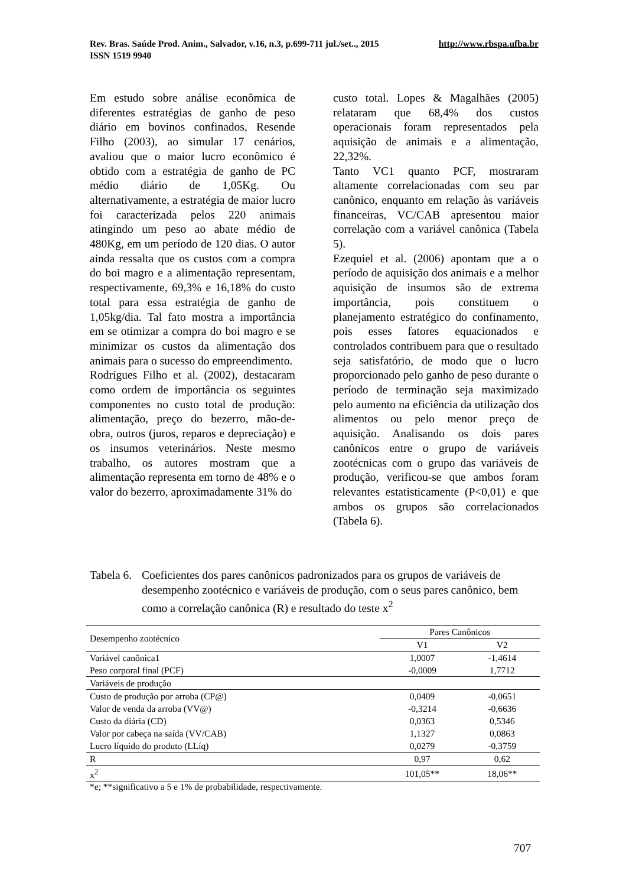Rev. Bras. Saúde Prod. Anim., Salvador, v.16, n.3, p.699-711 jul./set.., 2015 http://www.rbspa.ufba.br
ISSN 1519 9940
Em estudo sobre análise econômica de diferentes estratégias de ganho de peso diário em bovinos confinados, Resende Filho (2003), ao simular 17 cenários, avaliou que o maior lucro econômico é obtido com a estratégia de ganho de PC médio diário de 1,05Kg. Ou alternativamente, a estratégia de maior lucro foi caracterizada pelos 220 animais atingindo um peso ao abate médio de 480Kg, em um período de 120 dias. O autor ainda ressalta que os custos com a compra do boi magro e a alimentação representam, respectivamente, 69,3% e 16,18% do custo total para essa estratégia de ganho de 1,05kg/dia. Tal fato mostra a importância em se otimizar a compra do boi magro e se minimizar os custos da alimentação dos animais para o sucesso do empreendimento.
Rodrigues Filho et al. (2002), destacaram como ordem de importância os seguintes componentes no custo total de produção: alimentação, preço do bezerro, mão-de-obra, outros (juros, reparos e depreciação) e os insumos veterinários. Neste mesmo trabalho, os autores mostram que a alimentação representa em torno de 48% e o valor do bezerro, aproximadamente 31% do
custo total. Lopes & Magalhães (2005) relataram que 68,4% dos custos operacionais foram representados pela aquisição de animais e a alimentação, 22,32%.
Tanto VC1 quanto PCF, mostraram altamente correlacionadas com seu par canônico, enquanto em relação às variáveis financeiras, VC/CAB apresentou maior correlação com a variável canônica (Tabela 5).
Ezequiel et al. (2006) apontam que a o período de aquisição dos animais e a melhor aquisição de insumos são de extrema importância, pois constituem o planejamento estratégico do confinamento, pois esses fatores equacionados e controlados contribuem para que o resultado seja satisfatório, de modo que o lucro proporcionado pelo ganho de peso durante o período de terminação seja maximizado pelo aumento na eficiência da utilização dos alimentos ou pelo menor preço de aquisição. Analisando os dois pares canônicos entre o grupo de variáveis zootécnicas com o grupo das variáveis de produção, verificou-se que ambos foram relevantes estatisticamente (P<0,01) e que ambos os grupos são correlacionados (Tabela 6).
Tabela 6.
Coeficientes dos pares canônicos padronizados para os grupos de variáveis de desempenho zootécnico e variáveis de produção, com o seus pares canônico, bem como a correlação canônica (R) e resultado do teste x<sup>2</sup>
| Desempenho zootécnico | Pares Canônicos | |
| --- | --- | --- |
| | V1 | V2 |
| Variável canônica1 | 1,0007 | -1,4614 |
| Peso corporal final (PCF) | -0,0009 | 1,7712 |
| Variáveis de produção | | |
| Custo de produção por arroba (CP@) | 0,0409 | -0,0651 |
| Valor de venda da arroba (VV@) | -0,3214 | -0,6636 |
| Custo da diária (CD) | 0,0363 | 0,5346 |
| Valor por cabeça na saída (VV/CAB) | 1,1327 | 0,0863 |
| Lucro líquido do produto (LLíq) | 0,0279 | -0,3759 |
| R | 0,97 | 0,62 |
| x<sup>2</sup> | 101,05** | 18,06** |
*e; **significativo a 5 e 1% de probabilidade, respectivamente.
707